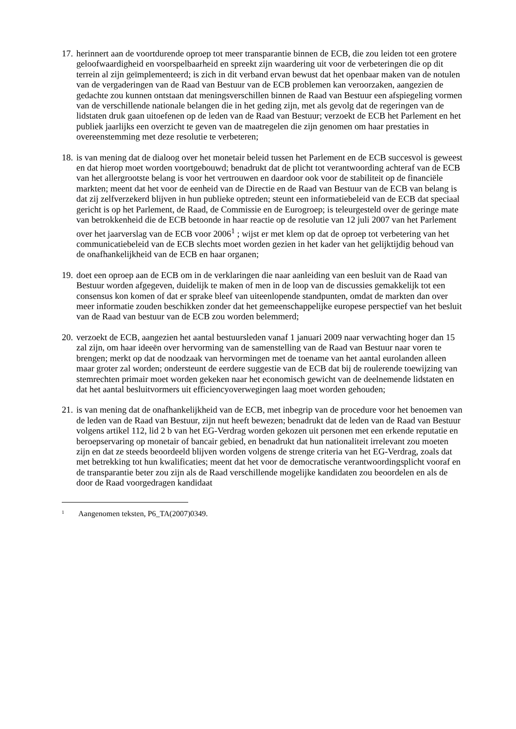17. herinnert aan de voortdurende oproep tot meer transparantie binnen de ECB, die zou leiden tot een grotere geloofwaardigheid en voorspelbaarheid en spreekt zijn waardering uit voor de verbeteringen die op dit terrein al zijn geïmplementeerd; is zich in dit verband ervan bewust dat het openbaar maken van de notulen van de vergaderingen van de Raad van Bestuur van de ECB problemen kan veroorzaken, aangezien de gedachte zou kunnen ontstaan dat meningsverschillen binnen de Raad van Bestuur een afspiegeling vormen van de verschillende nationale belangen die in het geding zijn, met als gevolg dat de regeringen van de lidstaten druk gaan uitoefenen op de leden van de Raad van Bestuur; verzoekt de ECB het Parlement en het publiek jaarlijks een overzicht te geven van de maatregelen die zijn genomen om haar prestaties in overeenstemming met deze resolutie te verbeteren;
18. is van mening dat de dialoog over het monetair beleid tussen het Parlement en de ECB succesvol is geweest en dat hierop moet worden voortgebouwd; benadrukt dat de plicht tot verantwoording achteraf van de ECB van het allergrootste belang is voor het vertrouwen en daardoor ook voor de stabiliteit op de financiële markten; meent dat het voor de eenheid van de Directie en de Raad van Bestuur van de ECB van belang is dat zij zelfverzekerd blijven in hun publieke optreden; steunt een informatiebeleid van de ECB dat speciaal gericht is op het Parlement, de Raad, de Commissie en de Eurogroep; is teleurgesteld over de geringe mate van betrokkenheid die de ECB betoonde in haar reactie op de resolutie van 12 juli 2007 van het Parlement over het jaarverslag van de ECB voor 2006<sup>1</sup> ; wijst er met klem op dat de oproep tot verbetering van het communicatiebeleid van de ECB slechts moet worden gezien in het kader van het gelijktijdig behoud van de onafhankelijkheid van de ECB en haar organen;
19. doet een oproep aan de ECB om in de verklaringen die naar aanleiding van een besluit van de Raad van Bestuur worden afgegeven, duidelijk te maken of men in de loop van de discussies gemakkelijk tot een consensus kon komen of dat er sprake bleef van uiteenlopende standpunten, omdat de markten dan over meer informatie zouden beschikken zonder dat het gemeenschappelijke europese perspectief van het besluit van de Raad van bestuur van de ECB zou worden belemmerd;
20. verzoekt de ECB, aangezien het aantal bestuursleden vanaf 1 januari 2009 naar verwachting hoger dan 15 zal zijn, om haar ideeën over hervorming van de samenstelling van de Raad van Bestuur naar voren te brengen; merkt op dat de noodzaak van hervormingen met de toename van het aantal eurolanden alleen maar groter zal worden; ondersteunt de eerdere suggestie van de ECB dat bij de roulerende toewijzing van stemrechten primair moet worden gekeken naar het economisch gewicht van de deelnemende lidstaten en dat het aantal besluitvormers uit efficiencyoverwegingen laag moet worden gehouden;
21. is van mening dat de onafhankelijkheid van de ECB, met inbegrip van de procedure voor het benoemen van de leden van de Raad van Bestuur, zijn nut heeft bewezen; benadrukt dat de leden van de Raad van Bestuur volgens artikel 112, lid 2 b van het EG-Verdrag worden gekozen uit personen met een erkende reputatie en beroepservaring op monetair of bancair gebied, en benadrukt dat hun nationaliteit irrelevant zou moeten zijn en dat ze steeds beoordeeld blijven worden volgens de strenge criteria van het EG-Verdrag, zoals dat met betrekking tot hun kwalificaties; meent dat het voor de democratische verantwoordingsplicht vooraf en de transparantie beter zou zijn als de Raad verschillende mogelijke kandidaten zou beoordelen en als de door de Raad voorgedragen kandidaat
<sup>1</sup> Aangenomen teksten, P6_TA(2007)0349.